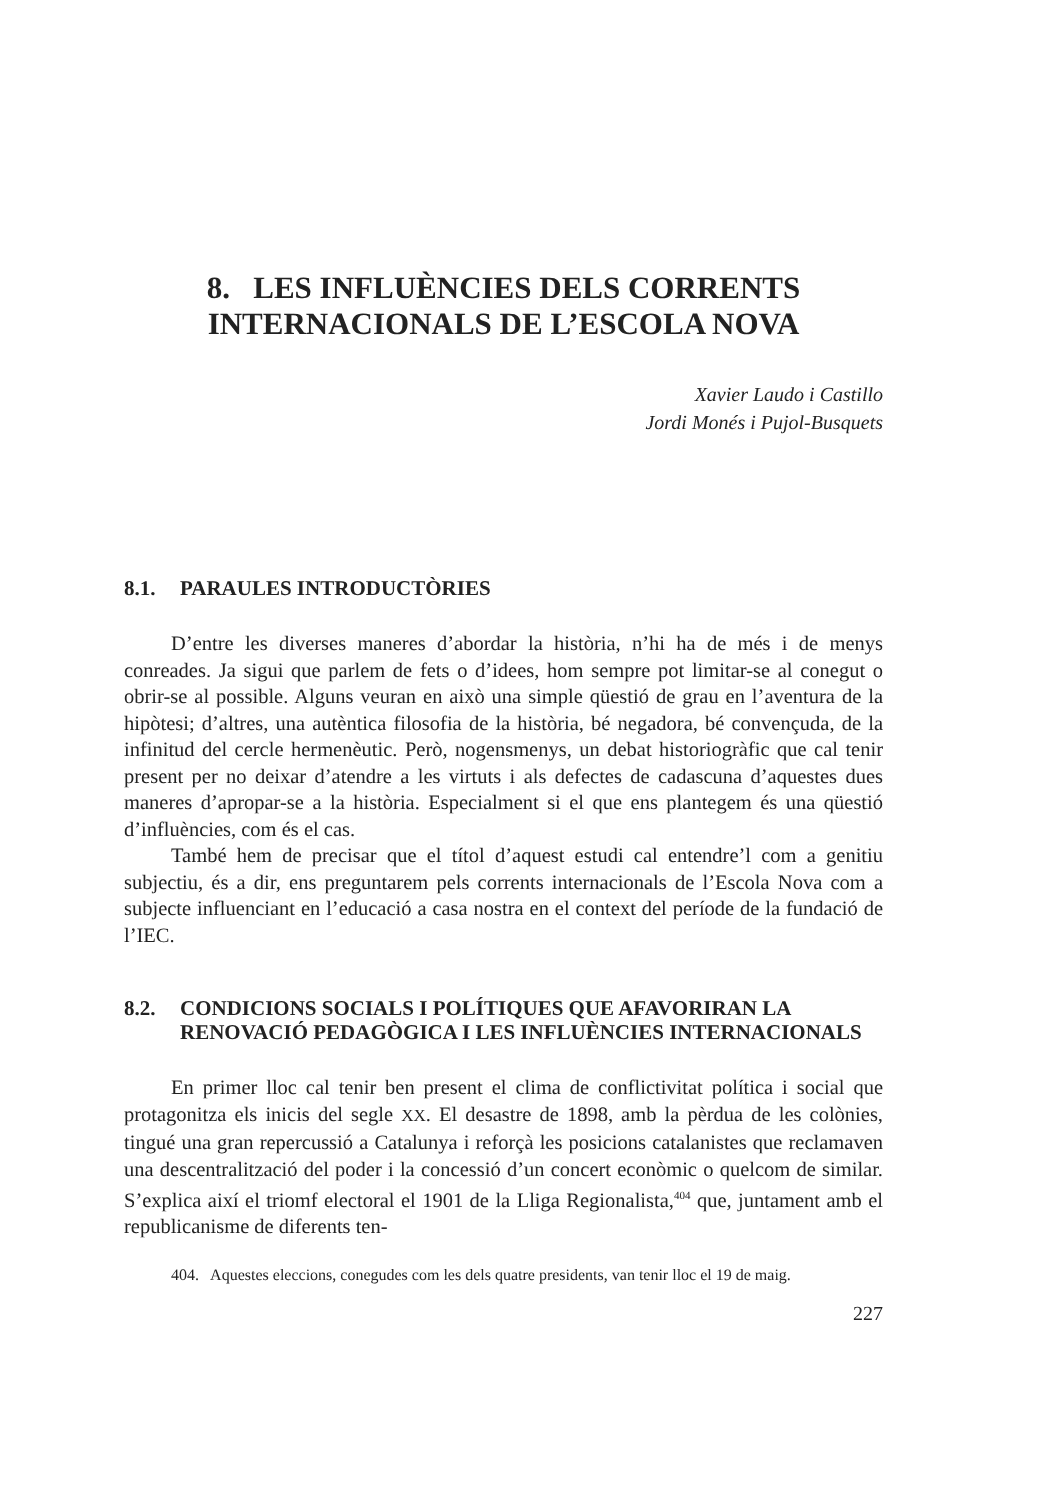8. LES INFLUÈNCIES DELS CORRENTS
INTERNACIONALS DE L’ESCOLA NOVA
Xavier Laudo i Castillo
Jordi Monés i Pujol-Busquets
8.1. PARAULES INTRODUCTÒRIES
D’entre les diverses maneres d’abordar la història, n’hi ha de més i de menys conreades. Ja sigui que parlem de fets o d’idees, hom sempre pot limitar-se al conegut o obrir-se al possible. Alguns veuran en això una simple qüestió de grau en l’aventura de la hipòtesi; d’altres, una autèntica filosofia de la història, bé negadora, bé convençuda, de la infinitud del cercle hermenèutic. Però, nogensmenys, un debat historiogràfic que cal tenir present per no deixar d’atendre a les virtuts i als defectes de cadascuna d’aquestes dues maneres d’apropar-se a la història. Especialment si el que ens plantegem és una qüestió d’influències, com és el cas.
També hem de precisar que el títol d’aquest estudi cal entendre’l com a genitiu subjectiu, és a dir, ens preguntarem pels corrents internacionals de l’Escola Nova com a subjecte influenciant en l’educació a casa nostra en el context del període de la fundació de l’IEC.
8.2. CONDICIONS SOCIALS I POLÍTIQUES QUE AFAVORIRAN LA RENOVACIÓ PEDAGÒGICA I LES INFLUÈNCIES INTERNACIONALS
En primer lloc cal tenir ben present el clima de conflictivitat política i social que protagonitza els inicis del segle XX. El desastre de 1898, amb la pèrdua de les colònies, tingué una gran repercussió a Catalunya i reforçà les posicions catalanistes que reclamaven una descentralització del poder i la concessió d’un concert econòmic o quelcom de similar. S’explica així el triomf electoral el 1901 de la Lliga Regionalista,<sup>404</sup> que, juntament amb el republicanisme de diferents ten-
404. Aquestes eleccions, conegudes com les dels quatre presidents, van tenir lloc el 19 de maig.
227